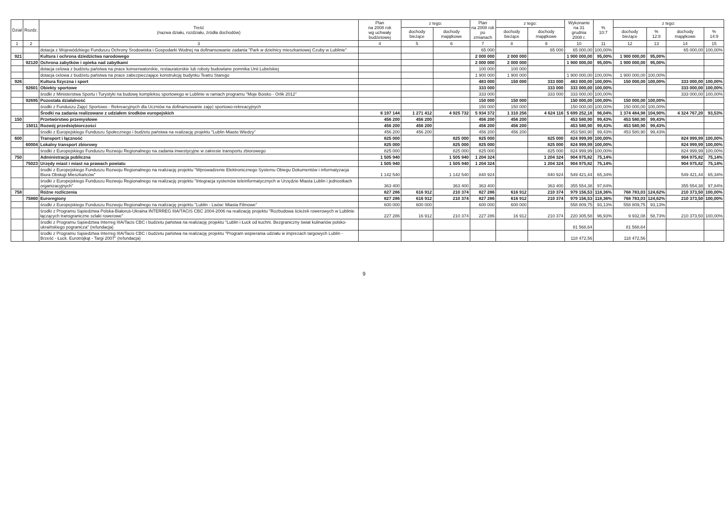| Dział | Rozdz. | Treść (nazwa działu, rozdziału, źródła dochodów) | Plan na 2008 rok wg uchwały budżetowej | z tego: | | Plan na 2008 rok po zmianach | z tego: | | Wykonanie na 31 grudnia 2008 r. | % 10:7 | z tego: | | | |
| --- | --- | --- | --- | --- | --- | --- | --- | --- | --- | --- | --- | --- | --- | --- |
| | | | | dochody bieżące | dochody majątkowe | | dochody bieżące | dochody majątkowe | | | dochody bieżące | % 12:8 | dochody majątkowe | % 14:9 |
| 1 | 2 | 3 | 4 | 5 | 6 | 7 | 8 | 9 | 10 | 11 | 12 | 13 | 14 | 15 |
| | | dotacja z Wojewódzkiego Funduszu Ochrony Środowiska i Gospodarki Wodnej na dofinansowanie zadania "Park w dzielnicy mieszkaniowej Czuby w Lublinie" | | | | 65 000 | | 65 000 | 65 000,00 | 100,00% | | | 65 000,00 | 100,00% |
| 921 | | Kultura i ochrona dziedzictwa narodowego | | | | 2 000 000 | 2 000 000 | | 1 900 000,00 | 95,00% | 1 900 000,00 | 95,00% | | |
| | 92120 | Ochrona zabytków i opieka nad zabytkami | | | | 2 000 000 | 2 000 000 | | 1 900 000,00 | 95,00% | 1 900 000,00 | 95,00% | | |
| | | dotacja celowa z budżetu państwa na prace konserwatorskie, restauratorskie lub roboty budowlane pomnika Unii Lubelskiej | | | | 100 000 | 100 000 | | | | | | | |
| | | dotacja celowa z budżetu państwa na prace zabezpieczające konstrukcję budynku Teatru Starego | | | | 1 900 000 | 1 900 000 | | 1 900 000,00 | 100,00% | 1 900 000,00 | 100,00% | | |
| 926 | | Kultura fizyczna i sport | | | | 483 000 | 150 000 | 333 000 | 483 000,00 | 100,00% | 150 000,00 | 100,00% | 333 000,00 | 100,00% |
| | 92601 | Obiekty sportowe | | | | 333 000 | | 333 000 | 333 000,00 | 100,00% | | | 333 000,00 | 100,00% |
| | | środki z Ministerstwa Sportu i Turystyki na budowę kompleksu sportowego w Lublinie w ramach programu "Moje Boisko - Orlik 2012" | | | | 333 000 | | 333 000 | 333 000,00 | 100,00% | | | 333 000,00 | 100,00% |
| | 92695 | Pozostała działalność | | | | 150 000 | 150 000 | | 150 000,00 | 100,00% | 150 000,00 | 100,00% | | |
| | | środki z Funduszu Zajęć Sportowo - Rekreacyjnych dla Uczniów na dofinansowanie zajęć sportowo-rekreacyjnych | | | | 150 000 | 150 000 | | 150 000,00 | 100,00% | 150 000,00 | 100,00% | | |
| | | Środki na zadania realizowane z udziałem środków europejskich | 6 197 144 | 1 271 412 | 4 925 732 | 5 934 372 | 1 310 256 | 4 624 116 | 5 699 252,18 | 96,04% | 1 374 484,98 | 104,90% | 4 324 767,20 | 93,53% |
| 150 | | Przetwórstwo przemysłowe | 456 200 | 456 200 | | 456 200 | 456 200 | | 453 580,90 | 99,43% | 453 580,90 | 99,43% | | |
| | 15011 | Rozwój przedsiębiorczości | 456 200 | 456 200 | | 456 200 | 456 200 | | 453 580,90 | 99,43% | 453 580,90 | 99,43% | | |
| | | środki z Europejskiego Funduszu Społecznego i budżetu państwa na realizację projektu "Lublin Miasto Wiedzy" | 456 200 | 456 200 | | 456 200 | 456 200 | | 453 580,90 | 99,43% | 453 580,90 | 99,43% | | |
| 600 | | Transport i łączność | 825 000 | | 825 000 | 825 000 | | 825 000 | 824 999,99 | 100,00% | | | 824 999,99 | 100,00% |
| | 60004 | Lokalny transport zbiorowy | 825 000 | | 825 000 | 825 000 | | 825 000 | 824 999,99 | 100,00% | | | 824 999,99 | 100,00% |
| | | środki z Europejskiego Funduszu Rozwoju Regionalnego na zadania inwestycyjne w zakresie transportu zbiorowego | 825 000 | | 825 000 | 825 000 | | 825 000 | 824 999,99 | 100,00% | | | 824 999,99 | 100,00% |
| 750 | | Administracja publiczna | 1 505 940 | | 1 505 940 | 1 204 324 | | 1 204 324 | 904 975,82 | 75,14% | | | 904 975,82 | 75,14% |
| | 75023 | Urzędy miast i miast na prawach powiatu | 1 505 940 | | 1 505 940 | 1 204 324 | | 1 204 324 | 904 975,82 | 75,14% | | | 904 975,82 | 75,14% |
| | | środki z Europejskiego Funduszu Rozwoju Regionalnego na realizację projektu "Wprowadzenie Elektronicznego Systemu Obiegu Dokumentów i informatyzacja Biura Obsługi Mieszkańców" | 1 142 540 | | 1 142 540 | 840 924 | | 840 924 | 549 421,44 | 65,34% | | | 549 421,44 | 65,34% |
| | | środki z Europejskiego Funduszu Rozwoju Regionalnego na realizację projektu "Integracja systemów teleinformatycznych w Urzędzie Miasta Lublin i jednostkach organizacyjnych" | 363 400 | | 363 400 | 363 400 | | 363 400 | 355 554,38 | 97,84% | | | 355 554,38 | 97,84% |
| 758 | | Różne rozliczenia | 827 286 | 616 912 | 210 374 | 827 286 | 616 912 | 210 374 | 979 156,53 | 118,36% | 768 783,03 | 124,62% | 210 373,50 | 100,00% |
| | 75860 | Euroregiony | 827 286 | 616 912 | 210 374 | 827 286 | 616 912 | 210 374 | 979 156,53 | 118,36% | 768 783,03 | 124,62% | 210 373,50 | 100,00% |
| | | środki z Europejskiego Funduszu Rozwoju Regionalnego na realizację projektu "Lublin - Lwów: Miasta Filmowe" | 600 000 | 600 000 | | 600 000 | 600 000 | | 558 809,75 | 93,13% | 558 809,75 | 93,13% | | |
| | | środki z Programu Sąsiedztwa Polska-Białoruś-Ukraina INTERREG IIIA/TACIS CBC 2004-2006 na realizację projektu "Rozbudowa ścieżek rowerowych w Lublinie łączących transgraniczne szlaki rowerowe" | 227 286 | 16 912 | 210 374 | 227 286 | 16 912 | 210 374 | 220 305,58 | 96,93% | 9 932,08 | 58,73% | 210 373,50 | 100,00% |
| | | środki z Programu Sąsiedztwa Interreg IIIA/Tacis CBC i budżetu państwa na realizację projektu "Lublin i Łuck od kuchni. Bezgraniczny świat kulinariów polsko-ukraińskiego pogranicza" (refundacja) | | | | | | | 81 568,64 | | 81 568,64 | | | |
| | | środki z Programu Sąsiedztwa Interreg IIIA/Tacis CBC i budżetu państwa na realizację projektu "Program wspierania udziału w imprezach targowych Lublin - Brześć - Łuck. Eurotrójkąt - Targi 2007" (refundacja) | | | | | | | 118 472,56 | | 118 472,56 | | | |
9